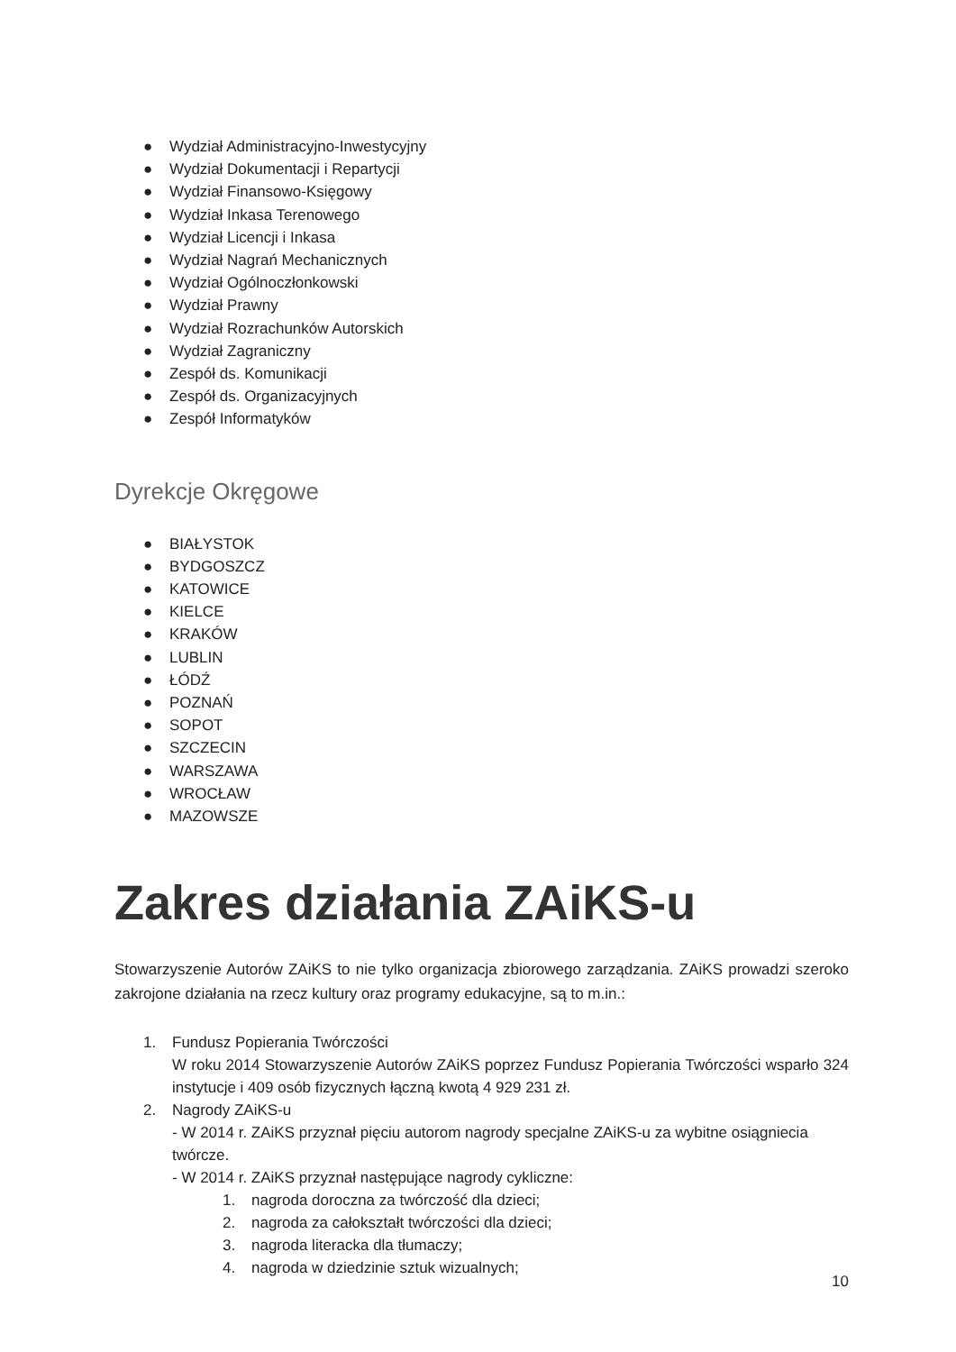● Wydział Administracyjno-Inwestycyjny
● Wydział Dokumentacji i Repartycji
● Wydział Finansowo-Księgowy
● Wydział Inkasa Terenowego
● Wydział Licencji i Inkasa
● Wydział Nagrań Mechanicznych
● Wydział Ogólnoczłonkowski
● Wydział Prawny
● Wydział Rozrachunków Autorskich
● Wydział Zagraniczny
● Zespół ds. Komunikacji
● Zespół ds. Organizacyjnych
● Zespół Informatyków
Dyrekcje Okręgowe
● BIAŁYSTOK
● BYDGOSZCZ
● KATOWICE
● KIELCE
● KRAKÓW
● LUBLIN
● ŁÓDŹ
● POZNAŃ
● SOPOT
● SZCZECIN
● WARSZAWA
● WROCŁAW
● MAZOWSZE
Zakres działania ZAiKS-u
Stowarzyszenie Autorów ZAiKS to nie tylko organizacja zbiorowego zarządzania. ZAiKS prowadzi szeroko zakrojone działania na rzecz kultury oraz programy edukacyjne, są to m.in.:
1. Fundusz Popierania Twórczości
W roku 2014 Stowarzyszenie Autorów ZAiKS poprzez Fundusz Popierania Twórczości wsparło 324 instytucje i 409 osób fizycznych łączną kwotą 4 929 231 zł.
2. Nagrody ZAiKS-u
- W 2014 r. ZAiKS przyznał pięciu autorom nagrody specjalne ZAiKS-u za wybitne osiągniecia twórcze.
- W 2014 r. ZAiKS przyznał następujące nagrody cykliczne:
1. nagroda doroczna za twórczość dla dzieci;
2. nagroda za całokształt twórczości dla dzieci;
3. nagroda literacka dla tłumaczy;
4. nagroda w dziedzinie sztuk wizualnych;
10